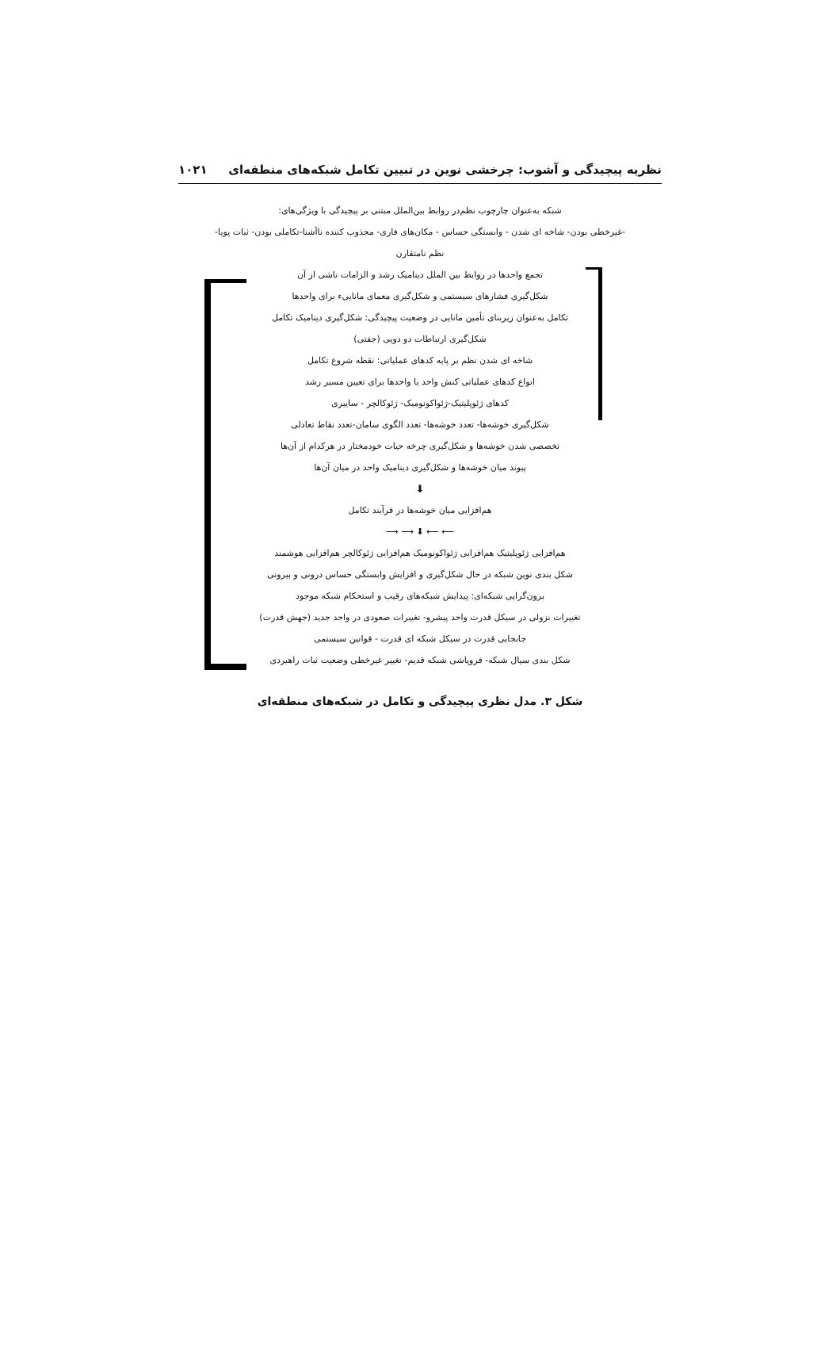نظریه پیچیدگی و آشوب: چرخشی نوین در تبیین تکامل شبکه‌های منطقه‌ای ۱۰۲۱
شبکه به‌عنوان چارچوب نظم‌در روابط بین‌الملل مبتنی بر پیچیدگی با ویژگی‌های:
-غیرخطی بودن- شاخه ای شدن - وابستگی حساس - مکان‌های فاری- مجذوب کننده ناآشنا-تکاملی بودن- ثبات پویا-
نظم نامتقارن
تجمع واحدها در روابط بین الملل دینامیک رشد و الزامات ناشی از آن
شکل‌گیری فشارهای سیستمی و شکل‌گیری معمای مانایی‌ء برای واحدها
تکامل به‌عنوان زیربنای تأمین مانایی در وضعیت پیچیدگی: شکل‌گیری دینامیک تکامل
شکل‌گیری ارتباطات دو دویی (جفتی)
شاخه ای شدن نظم بر پایه کدهای عملیاتی: نقطه شروع تکامل
انواع کدهای عملیاتی کنش واحد یا واحدها برای تعیین مسیر رشد
کدهای ژئوپلیتیک-ژئواکونومیک- ژئوکالچر - سایبری
شکل‌گیری خوشه‌ها- تعدد خوشه‌ها- تعدد الگوی سامان-تعدد نقاط تعادلی
تخصصی شدن خوشه‌ها و شکل‌گیری چرخه حیات خودمختار در هرکدام از آن‌ها
پیوند میان خوشه‌ها و شکل‌گیری دینامیک واحد در میان آن‌ها
⬇
هم‌افزایی میان خوشه‌ها در فرآیند تکامل
⟵ ⟵ ⬇ ⟶ ⟶
هم‌افزایی ژئوپلیتیک هم‌افزایی ژئواکونومیک هم‌افزایی ژئوکالچر هم‌افزایی هوشمند
شکل بندی نوین شبکه در حال شکل‌گیری و افزایش وابستگی حساس درونی و بیرونی
برون‌گرایی شبکه‌ای: پیدایش شبکه‌های رقیب و استحکام شبکه موجود
تغییرات نزولی در سیکل قدرت واحد پیشرو- تغییرات صعودی در واحد جدید (جهش قدرت)
جابجایی قدرت در سیکل شبکه ای قدرت - قوانین سیستمی
شکل بندی سیال شبکه- فروپاشی شبکه قدیم- تغییر غیرخطی وضعیت ثبات راهبردی
شکل ۳. مدل نظری پیچیدگی و تکامل در شبکه‌های منطقه‌ای